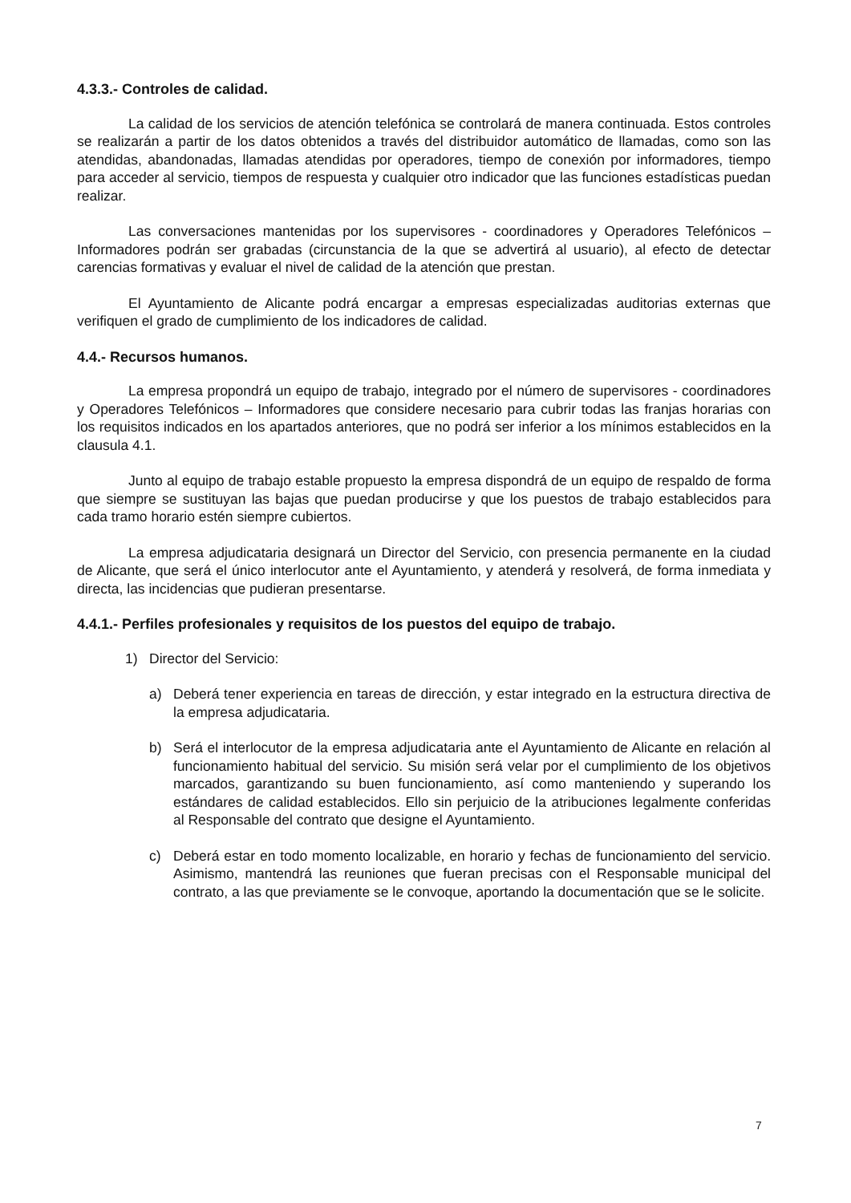4.3.3.- Controles de calidad.
La calidad de los servicios de atención telefónica se controlará de manera continuada. Estos controles se realizarán a partir de los datos obtenidos a través del distribuidor automático de llamadas, como son las atendidas, abandonadas, llamadas atendidas por operadores, tiempo de conexión por informadores, tiempo para acceder al servicio, tiempos de respuesta y cualquier otro indicador que las funciones estadísticas puedan realizar.
Las conversaciones mantenidas por los supervisores - coordinadores y Operadores Telefónicos – Informadores podrán ser grabadas (circunstancia de la que se advertirá al usuario), al efecto de detectar carencias formativas y evaluar el nivel de calidad de la atención que prestan.
El Ayuntamiento de Alicante podrá encargar a empresas especializadas auditorias externas que verifiquen el grado de cumplimiento de los indicadores de calidad.
4.4.- Recursos humanos.
La empresa propondrá un equipo de trabajo, integrado por el número de supervisores - coordinadores y Operadores Telefónicos – Informadores que considere necesario para cubrir todas las franjas horarias con los requisitos indicados en los apartados anteriores, que no podrá ser inferior a los mínimos establecidos en la clausula 4.1.
Junto al equipo de trabajo estable propuesto la empresa dispondrá de un equipo de respaldo de forma que siempre se sustituyan las bajas que puedan producirse y que los puestos de trabajo establecidos para cada tramo horario estén siempre cubiertos.
La empresa adjudicataria designará un Director del Servicio, con presencia permanente en la ciudad de Alicante, que será el único interlocutor ante el Ayuntamiento, y atenderá y resolverá, de forma inmediata y directa, las incidencias que pudieran presentarse.
4.4.1.- Perfiles profesionales y requisitos de los puestos del equipo de trabajo.
1) Director del Servicio:
a) Deberá tener experiencia en tareas de dirección, y estar integrado en la estructura directiva de la empresa adjudicataria.
b) Será el interlocutor de la empresa adjudicataria ante el Ayuntamiento de Alicante en relación al funcionamiento habitual del servicio. Su misión será velar por el cumplimiento de los objetivos marcados, garantizando su buen funcionamiento, así como manteniendo y superando los estándares de calidad establecidos. Ello sin perjuicio de la atribuciones legalmente conferidas al Responsable del contrato que designe el Ayuntamiento.
c) Deberá estar en todo momento localizable, en horario y fechas de funcionamiento del servicio. Asimismo, mantendrá las reuniones que fueran precisas con el Responsable municipal del contrato, a las que previamente se le convoque, aportando la documentación que se le solicite.
7